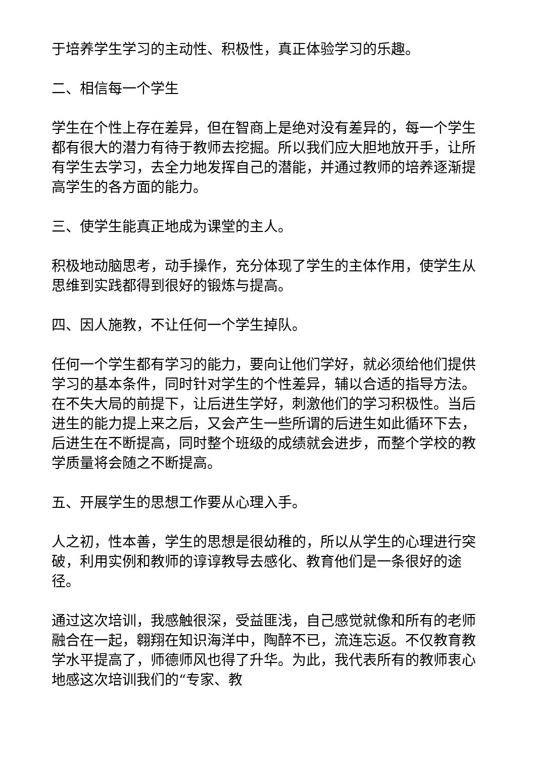于培养学生学习的主动性、积极性，真正体验学习的乐趣。
二、相信每一个学生
学生在个性上存在差异，但在智商上是绝对没有差异的，每一个学生都有很大的潜力有待于教师去挖掘。所以我们应大胆地放开手，让所有学生去学习，去全力地发挥自己的潜能，并通过教师的培养逐渐提高学生的各方面的能力。
三、使学生能真正地成为课堂的主人。
积极地动脑思考，动手操作，充分体现了学生的主体作用，使学生从思维到实践都得到很好的锻炼与提高。
四、因人施教，不让任何一个学生掉队。
任何一个学生都有学习的能力，要向让他们学好，就必须给他们提供学习的基本条件，同时针对学生的个性差异，辅以合适的指导方法。在不失大局的前提下，让后进生学好，刺激他们的学习积极性。当后进生的能力提上来之后，又会产生一些所谓的后进生如此循环下去，后进生在不断提高，同时整个班级的成绩就会进步，而整个学校的教学质量将会随之不断提高。
五、开展学生的思想工作要从心理入手。
人之初，性本善，学生的思想是很幼稚的，所以从学生的心理进行突破，利用实例和教师的谆谆教导去感化、教育他们是一条很好的途径。
通过这次培训，我感触很深，受益匪浅，自己感觉就像和所有的老师融合在一起，翱翔在知识海洋中，陶醉不已，流连忘返。不仅教育教学水平提高了，师德师风也得了升华。为此，我代表所有的教师衷心地感这次培训我们的“专家、教